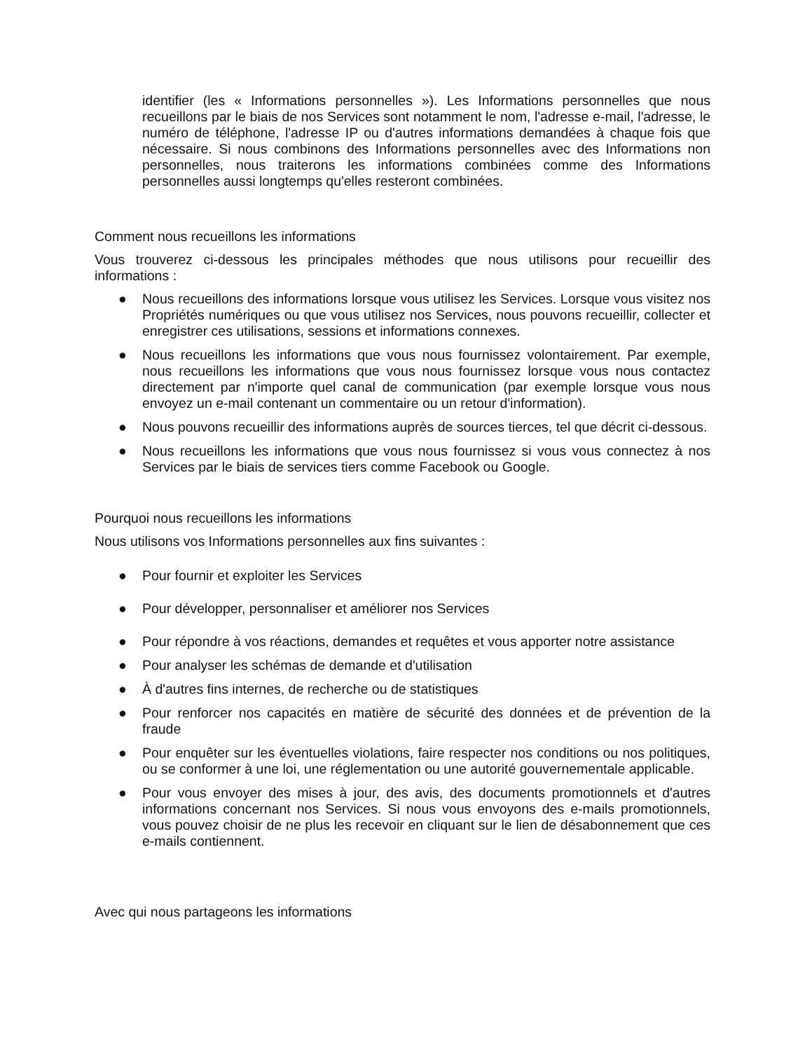identifier (les « Informations personnelles »). Les Informations personnelles que nous recueillons par le biais de nos Services sont notamment le nom, l'adresse e-mail, l'adresse, le numéro de téléphone, l'adresse IP ou d'autres informations demandées à chaque fois que nécessaire. Si nous combinons des Informations personnelles avec des Informations non personnelles, nous traiterons les informations combinées comme des Informations personnelles aussi longtemps qu'elles resteront combinées.
Comment nous recueillons les informations
Vous trouverez ci-dessous les principales méthodes que nous utilisons pour recueillir des informations :
● Nous recueillons des informations lorsque vous utilisez les Services. Lorsque vous visitez nos Propriétés numériques ou que vous utilisez nos Services, nous pouvons recueillir, collecter et enregistrer ces utilisations, sessions et informations connexes.
● Nous recueillons les informations que vous nous fournissez volontairement. Par exemple, nous recueillons les informations que vous nous fournissez lorsque vous nous contactez directement par n'importe quel canal de communication (par exemple lorsque vous nous envoyez un e-mail contenant un commentaire ou un retour d'information).
● Nous pouvons recueillir des informations auprès de sources tierces, tel que décrit ci-dessous.
● Nous recueillons les informations que vous nous fournissez si vous vous connectez à nos Services par le biais de services tiers comme Facebook ou Google.
Pourquoi nous recueillons les informations
Nous utilisons vos Informations personnelles aux fins suivantes :
● Pour fournir et exploiter les Services
● Pour développer, personnaliser et améliorer nos Services
● Pour répondre à vos réactions, demandes et requêtes et vous apporter notre assistance
● Pour analyser les schémas de demande et d'utilisation
● À d'autres fins internes, de recherche ou de statistiques
● Pour renforcer nos capacités en matière de sécurité des données et de prévention de la fraude
● Pour enquêter sur les éventuelles violations, faire respecter nos conditions ou nos politiques, ou se conformer à une loi, une réglementation ou une autorité gouvernementale applicable.
● Pour vous envoyer des mises à jour, des avis, des documents promotionnels et d'autres informations concernant nos Services. Si nous vous envoyons des e-mails promotionnels, vous pouvez choisir de ne plus les recevoir en cliquant sur le lien de désabonnement que ces e-mails contiennent.
Avec qui nous partageons les informations